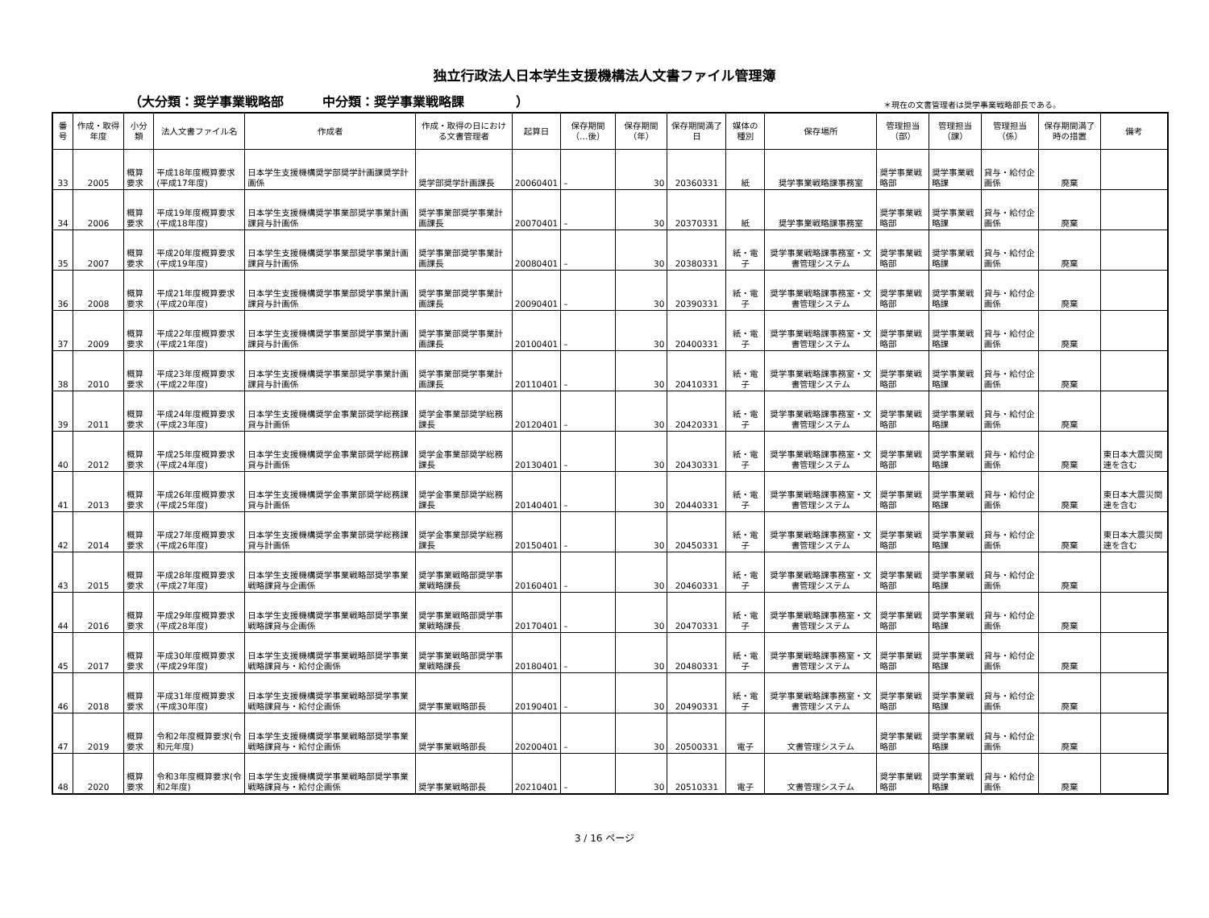独立行政法人日本学生支援機構法人文書ファイル管理簿
（大分類：奨学事業戦略部　　　中分類：奨学事業戦略課　　　　） ＊現在の文書管理者は奨学事業戦略部長である。
| 番号 | 作成・取得年度 | 小分類 | 法人文書ファイル名 | 作成者 | 作成・取得の日における文書管理者 | 起算日 | 保存期間（…後） | 保存期間（年） | 保存期間満了日 | 媒体の種別 | 保存場所 | 管理担当（部） | 管理担当（課） | 管理担当（係） | 保存期間満了時の措置 | 備考 |
| --- | --- | --- | --- | --- | --- | --- | --- | --- | --- | --- | --- | --- | --- | --- | --- | --- |
| 33 | 2005 | 概算要求 | 平成18年度概算要求(平成17年度) | 日本学生支援機構奨学部奨学計画課奨学計画係 | 奨学部奨学計画課長 | 20060401 | – | 30 | 20360331 | 紙 | 奨学事業戦略課事務室 | 奨学事業戦略部 | 奨学事業戦略課 | 貸与・給付企画係 | 廃棄 | |
| 34 | 2006 | 概算要求 | 平成19年度概算要求(平成18年度) | 日本学生支援機構奨学事業部奨学事業計画課貸与計画係 | 奨学事業部奨学事業計画課長 | 20070401 | – | 30 | 20370331 | 紙 | 奨学事業戦略課事務室 | 奨学事業戦略部 | 奨学事業戦略課 | 貸与・給付企画係 | 廃棄 | |
| 35 | 2007 | 概算要求 | 平成20年度概算要求(平成19年度) | 日本学生支援機構奨学事業部奨学事業計画課貸与計画係 | 奨学事業部奨学事業計画課長 | 20080401 | – | 30 | 20380331 | 紙・電子 | 奨学事業戦略課事務室・文書管理システム | 奨学事業戦略部 | 奨学事業戦略課 | 貸与・給付企画係 | 廃棄 | |
| 36 | 2008 | 概算要求 | 平成21年度概算要求(平成20年度) | 日本学生支援機構奨学事業部奨学事業計画課貸与計画係 | 奨学事業部奨学事業計画課長 | 20090401 | – | 30 | 20390331 | 紙・電子 | 奨学事業戦略課事務室・文書管理システム | 奨学事業戦略部 | 奨学事業戦略課 | 貸与・給付企画係 | 廃棄 | |
| 37 | 2009 | 概算要求 | 平成22年度概算要求(平成21年度) | 日本学生支援機構奨学事業部奨学事業計画課貸与計画係 | 奨学事業部奨学事業計画課長 | 20100401 | – | 30 | 20400331 | 紙・電子 | 奨学事業戦略課事務室・文書管理システム | 奨学事業戦略部 | 奨学事業戦略課 | 貸与・給付企画係 | 廃棄 | |
| 38 | 2010 | 概算要求 | 平成23年度概算要求(平成22年度) | 日本学生支援機構奨学事業部奨学事業計画課貸与計画係 | 奨学事業部奨学事業計画課長 | 20110401 | – | 30 | 20410331 | 紙・電子 | 奨学事業戦略課事務室・文書管理システム | 奨学事業戦略部 | 奨学事業戦略課 | 貸与・給付企画係 | 廃棄 | |
| 39 | 2011 | 概算要求 | 平成24年度概算要求(平成23年度) | 日本学生支援機構奨学金事業部奨学総務課貸与計画係 | 奨学金事業部奨学総務課長 | 20120401 | – | 30 | 20420331 | 紙・電子 | 奨学事業戦略課事務室・文書管理システム | 奨学事業戦略部 | 奨学事業戦略課 | 貸与・給付企画係 | 廃棄 | |
| 40 | 2012 | 概算要求 | 平成25年度概算要求(平成24年度) | 日本学生支援機構奨学金事業部奨学総務課貸与計画係 | 奨学金事業部奨学総務課長 | 20130401 | – | 30 | 20430331 | 紙・電子 | 奨学事業戦略課事務室・文書管理システム | 奨学事業戦略部 | 奨学事業戦略課 | 貸与・給付企画係 | 廃棄 | 東日本大震災関連を含む |
| 41 | 2013 | 概算要求 | 平成26年度概算要求(平成25年度) | 日本学生支援機構奨学金事業部奨学総務課貸与計画係 | 奨学金事業部奨学総務課長 | 20140401 | – | 30 | 20440331 | 紙・電子 | 奨学事業戦略課事務室・文書管理システム | 奨学事業戦略部 | 奨学事業戦略課 | 貸与・給付企画係 | 廃棄 | 東日本大震災関連を含む |
| 42 | 2014 | 概算要求 | 平成27年度概算要求(平成26年度) | 日本学生支援機構奨学金事業部奨学総務課貸与計画係 | 奨学金事業部奨学総務課長 | 20150401 | – | 30 | 20450331 | 紙・電子 | 奨学事業戦略課事務室・文書管理システム | 奨学事業戦略部 | 奨学事業戦略課 | 貸与・給付企画係 | 廃棄 | 東日本大震災関連を含む |
| 43 | 2015 | 概算要求 | 平成28年度概算要求(平成27年度) | 日本学生支援機構奨学事業戦略部奨学事業戦略課貸与企画係 | 奨学事業戦略部奨学事業戦略課長 | 20160401 | – | 30 | 20460331 | 紙・電子 | 奨学事業戦略課事務室・文書管理システム | 奨学事業戦略部 | 奨学事業戦略課 | 貸与・給付企画係 | 廃棄 | |
| 44 | 2016 | 概算要求 | 平成29年度概算要求(平成28年度) | 日本学生支援機構奨学事業戦略部奨学事業戦略課貸与企画係 | 奨学事業戦略部奨学事業戦略課長 | 20170401 | – | 30 | 20470331 | 紙・電子 | 奨学事業戦略課事務室・文書管理システム | 奨学事業戦略部 | 奨学事業戦略課 | 貸与・給付企画係 | 廃棄 | |
| 45 | 2017 | 概算要求 | 平成30年度概算要求(平成29年度) | 日本学生支援機構奨学事業戦略部奨学事業戦略課貸与・給付企画係 | 奨学事業戦略部奨学事業戦略課長 | 20180401 | – | 30 | 20480331 | 紙・電子 | 奨学事業戦略課事務室・文書管理システム | 奨学事業戦略部 | 奨学事業戦略課 | 貸与・給付企画係 | 廃棄 | |
| 46 | 2018 | 概算要求 | 平成31年度概算要求(平成30年度) | 日本学生支援機構奨学事業戦略部奨学事業戦略課貸与・給付企画係 | 奨学事業戦略部長 | 20190401 | – | 30 | 20490331 | 紙・電子 | 奨学事業戦略課事務室・文書管理システム | 奨学事業戦略部 | 奨学事業戦略課 | 貸与・給付企画係 | 廃棄 | |
| 47 | 2019 | 概算要求 | 令和2年度概算要求(令和元年度) | 日本学生支援機構奨学事業戦略部奨学事業戦略課貸与・給付企画係 | 奨学事業戦略部長 | 20200401 | – | 30 | 20500331 | 電子 | 文書管理システム | 奨学事業戦略部 | 奨学事業戦略課 | 貸与・給付企画係 | 廃棄 | |
| 48 | 2020 | 概算要求 | 令和3年度概算要求(令和2年度) | 日本学生支援機構奨学事業戦略部奨学事業戦略課貸与・給付企画係 | 奨学事業戦略部長 | 20210401 | – | 30 | 20510331 | 電子 | 文書管理システム | 奨学事業戦略部 | 奨学事業戦略課 | 貸与・給付企画係 | 廃棄 | |
3 / 16 ページ